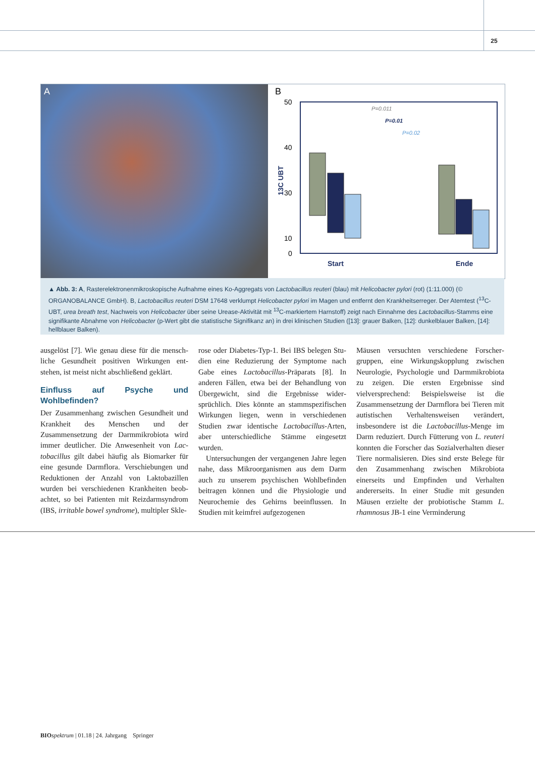25
A
B
50
40
30
10
0
13C UBT
P=0.011
P=0.01
P=0.02
Start
Ende
▲ Abb. 3: A, Rasterelektronenmikroskopische Aufnahme eines Ko-Aggregats von Lactobacillus reuteri (blau) mit Helicobacter pylori (rot) (1:11.000) (© ORGANOBALANCE GmbH). B, Lactobacillus reuteri DSM 17648 verklumpt Helicobacter pylori im Magen und entfernt den Krankheitserreger. Der Atem­test (<sup>13</sup>C-UBT, urea breath test, Nachweis von Helicobacter über seine Urease-Aktivität mit <sup>13</sup>C-markiertem Harnstoff) zeigt nach Einnahme des Lacto­bacillus-Stamms eine signifikante Abnahme von Helicobacter (p-Wert gibt die statistische Signifikanz an) in drei klinischen Studien ([13]: grauer Balken, [12]: dunkelblauer Balken, [14]: hellblauer Balken).
ausgelöst [7]. Wie genau diese für die mensch­liche Gesundheit positiven Wirkungen ent­stehen, ist meist nicht abschließend geklärt.
Einfluss auf Psyche und Wohlbefinden?
Der Zusammenhang zwischen Gesundheit und Krankheit des Menschen und der Zusammensetzung der Darmmikrobiota wird immer deutlicher. Die Anwesenheit von Lac­tobacillus gilt dabei häufig als Biomarker für eine gesunde Darmflora. Verschiebungen und Reduktionen der Anzahl von Laktobazillen wurden bei verschiedenen Krankheiten beob­achtet, so bei Patienten mit Reizdarmsyndrom (IBS, irritable bowel syndrome), multipler Skle-
rose oder Diabetes-Typ-1. Bei IBS belegen Stu­dien eine Reduzierung der Symptome nach Gabe eines Lactobacillus-Präparats [8]. In anderen Fällen, etwa bei der Behandlung von Übergewicht, sind die Ergebnisse wider­sprüchlich. Dies könnte an stammspezifi­schen Wirkungen liegen, wenn in verschie­denen Studien zwar identische Lactobacillus-Arten, aber unterschiedliche Stämme einge­setzt wurden.
Untersuchungen der vergangenen Jahre legen nahe, dass Mikroorganismen aus dem Darm auch zu unserem psychischen Wohl­befinden beitragen können und die Physiolo­gie und Neurochemie des Gehirns beeinflus­sen. In Studien mit keimfrei aufgezogenen
Mäusen versuchten verschiedene Forscher­gruppen, eine Wirkungskopplung zwischen Neurologie, Psychologie und Darmmikro­biota zu zeigen. Die ersten Ergebnisse sind vielversprechend: Beispielsweise ist die Zusammensetzung der Darmflora bei Tieren mit autistischen Verhaltensweisen verändert, insbesondere ist die Lactobacillus-Menge im Darm reduziert. Durch Fütterung von L. reu­teri konnten die Forscher das Sozialverhalten dieser Tiere normalisieren. Dies sind erste Belege für den Zusammenhang zwischen Mikrobiota einerseits und Empfinden und Verhalten andererseits. In einer Studie mit gesunden Mäusen erzielte der probiotische Stamm L. rhamnosus JB-1 eine Verminderung
BIO spektrum | 01.18 | 24. Jahrgang Springer